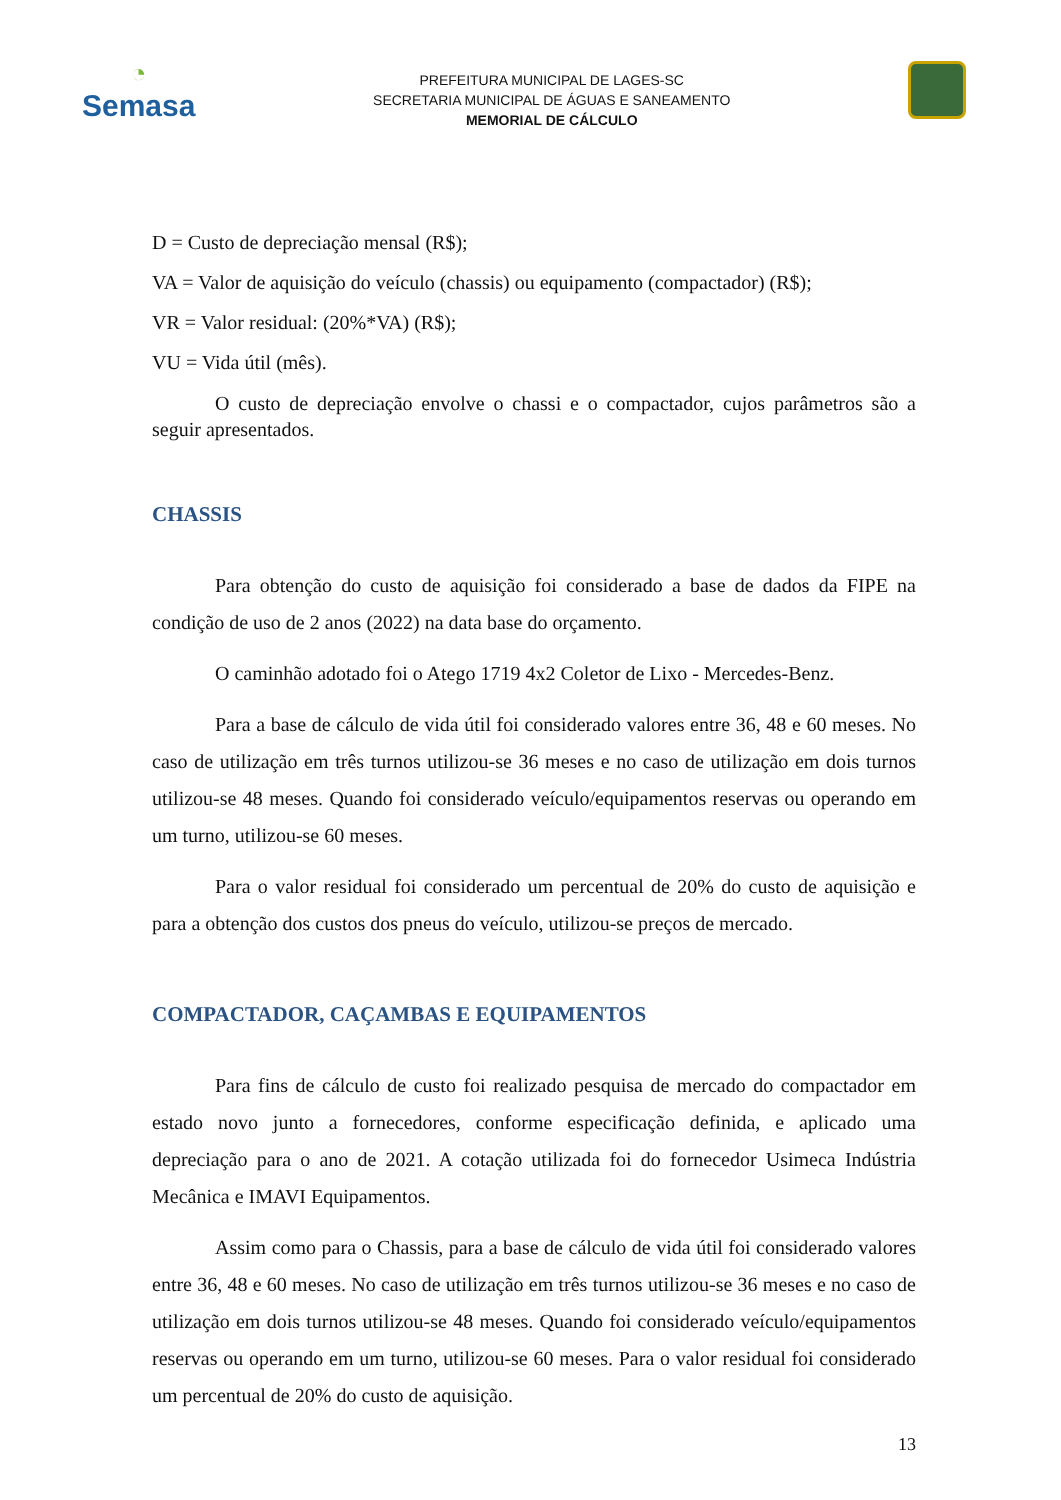◔
Semasa
PREFEITURA MUNICIPAL DE LAGES-SC
SECRETARIA MUNICIPAL DE ÁGUAS E SANEAMENTO
MEMORIAL DE CÁLCULO
D = Custo de depreciação mensal (R$);
VA = Valor de aquisição do veículo (chassis) ou equipamento (compactador) (R$);
VR = Valor residual: (20%*VA) (R$);
VU = Vida útil (mês).
O custo de depreciação envolve o chassi e o compactador, cujos parâmetros são a seguir apresentados.
CHASSIS
Para obtenção do custo de aquisição foi considerado a base de dados da FIPE na condição de uso de 2 anos (2022) na data base do orçamento.
O caminhão adotado foi o Atego 1719 4x2 Coletor de Lixo - Mercedes-Benz.
Para a base de cálculo de vida útil foi considerado valores entre 36, 48 e 60 meses. No caso de utilização em três turnos utilizou-se 36 meses e no caso de utilização em dois turnos utilizou-se 48 meses. Quando foi considerado veículo/equipamentos reservas ou operando em um turno, utilizou-se 60 meses.
Para o valor residual foi considerado um percentual de 20% do custo de aquisição e para a obtenção dos custos dos pneus do veículo, utilizou-se preços de mercado.
COMPACTADOR, CAÇAMBAS E EQUIPAMENTOS
Para fins de cálculo de custo foi realizado pesquisa de mercado do compactador em estado novo junto a fornecedores, conforme especificação definida, e aplicado uma depreciação para o ano de 2021. A cotação utilizada foi do fornecedor Usimeca Indústria Mecânica e IMAVI Equipamentos.
Assim como para o Chassis, para a base de cálculo de vida útil foi considerado valores entre 36, 48 e 60 meses. No caso de utilização em três turnos utilizou-se 36 meses e no caso de utilização em dois turnos utilizou-se 48 meses. Quando foi considerado veículo/equipamentos reservas ou operando em um turno, utilizou-se 60 meses. Para o valor residual foi considerado um percentual de 20% do custo de aquisição.
13